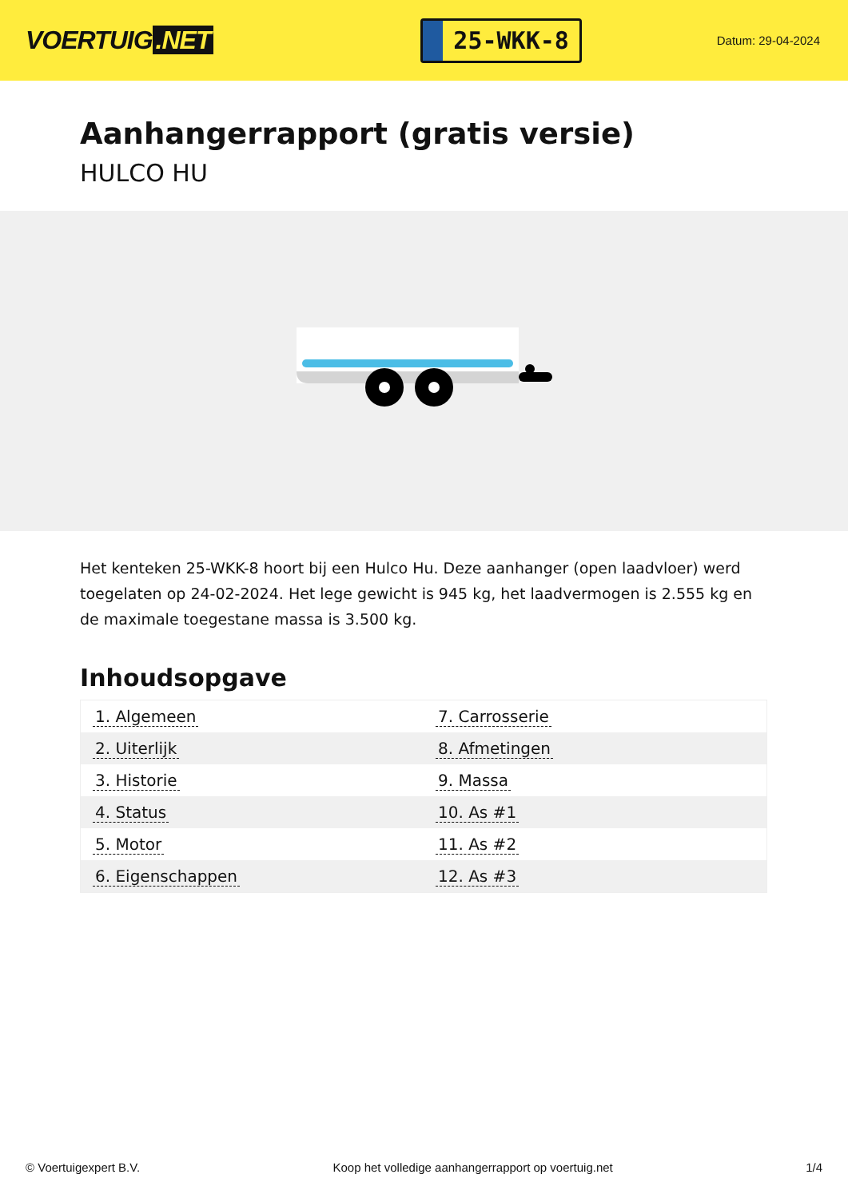VOERTUIG.NET
25-WKK-8
Datum: 29-04-2024
Aanhangerrapport (gratis versie)
HULCO HU
Het kenteken 25-WKK-8 hoort bij een Hulco Hu. Deze aanhanger (open laadvloer) werd toegelaten op 24-02-2024. Het lege gewicht is 945 kg, het laadvermogen is 2.555 kg en de maximale toegestane massa is 3.500 kg.
Inhoudsopgave
| 1. Algemeen | 7. Carrosserie |
| 2. Uiterlijk | 8. Afmetingen |
| 3. Historie | 9. Massa |
| 4. Status | 10. As #1 |
| 5. Motor | 11. As #2 |
| 6. Eigenschappen | 12. As #3 |
© Voertuigexpert B.V. Koop het volledige aanhangerrapport op voertuig.net 1/4